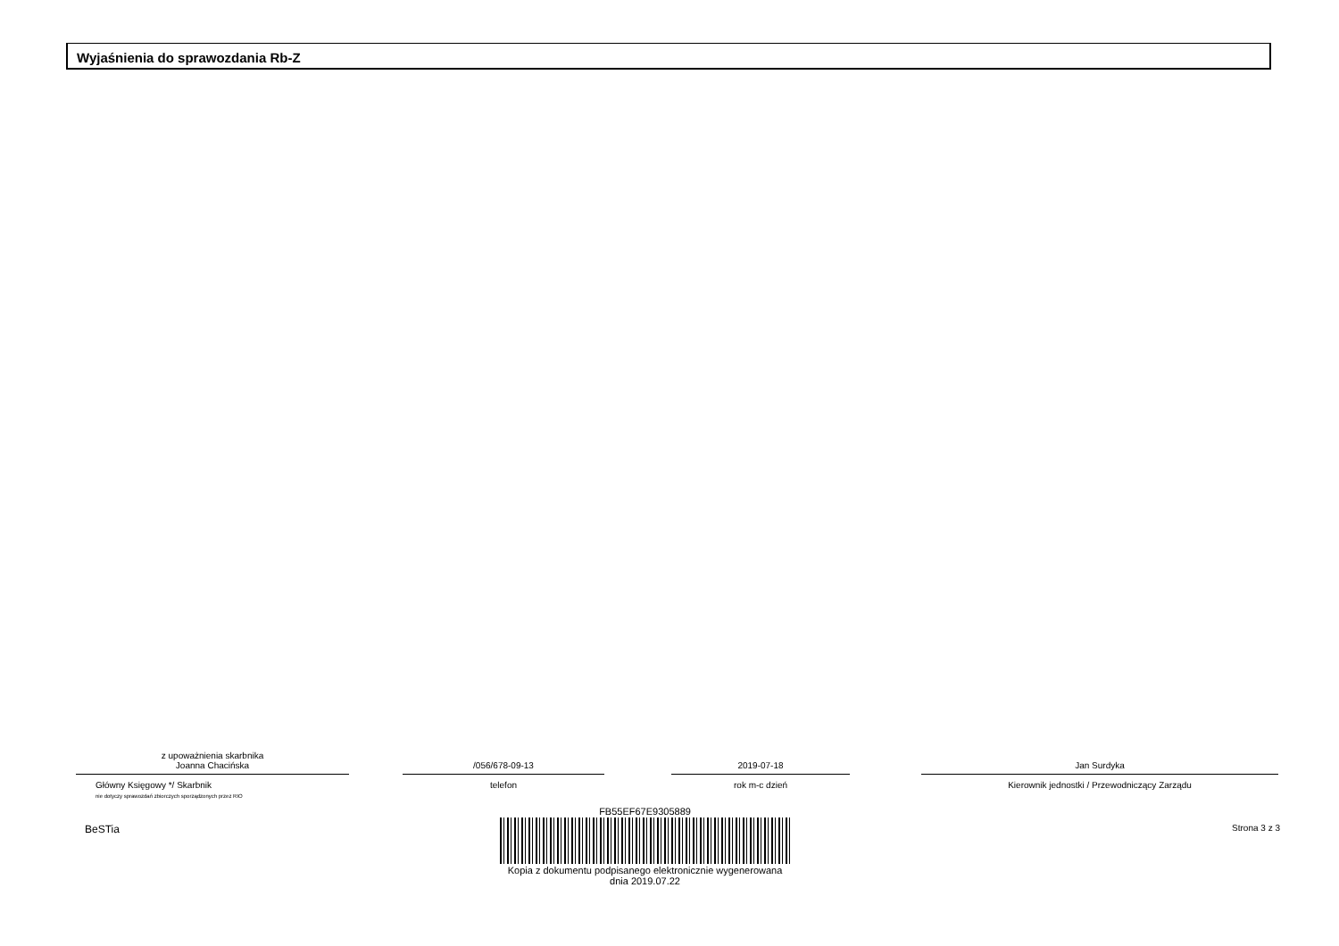Wyjaśnienia do sprawozdania Rb-Z
z upoważnienia skarbnika
Joanna Chacińska
Główny Księgowy */ Skarbnik
nie dotyczy sprawozdań zbiorczych sporządzonych przez RIO
/056/678-09-13
telefon
2019-07-18
rok m-c dzień
Jan Surdyka
Kierownik jednostki / Przewodniczący Zarządu
BeSTia
FB55EF67E9305889
Kopia z dokumentu podpisanego elektronicznie wygenerowana dnia 2019.07.22
Strona 3 z 3